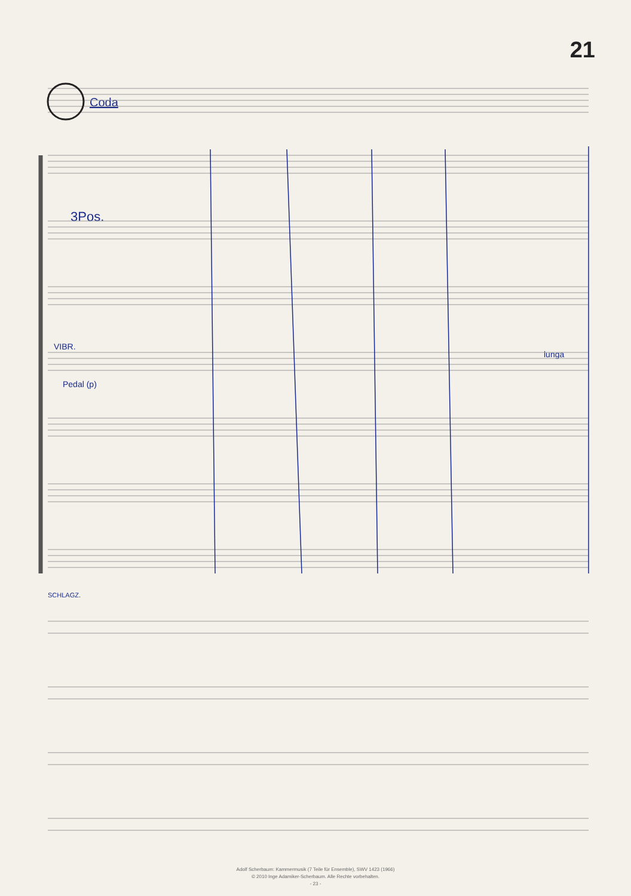21
Coda
3Pos.
VIBR.
Pedal (p)
SCHLAGZ.
lunga
Adolf Scherbaum: Kammermusik (7 Teile für Ensemble), SWV 1423 (1966)
© 2010 Inge Adamiker-Scherbaum. Alle Rechte vorbehalten.
- 23 -